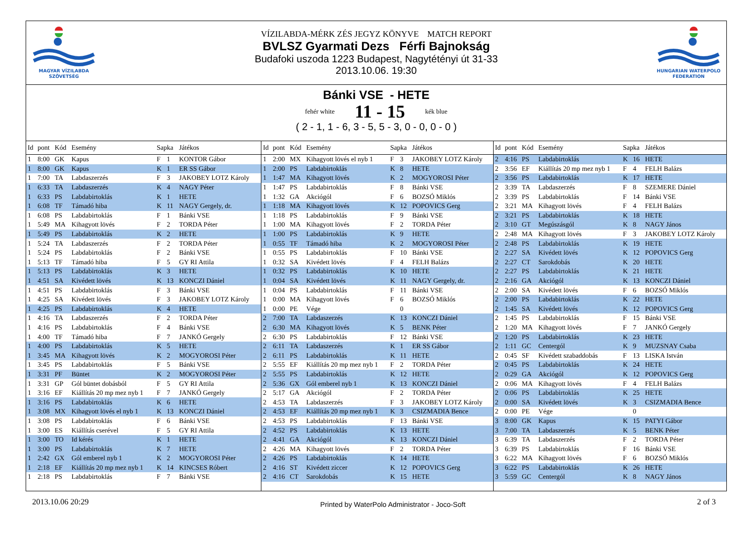MAGYAR VÍZILABDA
SZÖVETSÉG
VÍZILABDA-MÉRK ZÉS JEGYZ KÖNYVE MATCH REPORT
BVLSZ Gyarmati Dezs Férfi Bajnokság
Budafoki uszoda 1223 Budapest, Nagytétényi út 31-33
2013.10.06. 19:30
HUNGARIAN WATERPOLO
FEDERATION
Bánki VSE - HETE
fehér white 11 - 15 kék blue
( 2 - 1, 1 - 6, 3 - 5, 5 - 3, 0 - 0, 0 - 0 )
| Id | pont | Kód | Esemény | Sapka | | Játékos |
| --- | --- | --- | --- | --- | --- | --- |
| 1 | 8:00 | GK | Kapus | F | 1 | KONTOR Gábor |
| 1 | 8:00 | GK | Kapus | K | 1 | ER SS Gábor |
| 1 | 7:00 | TA | Labdaszerzés | F | 3 | JAKOBEY LOTZ Károly |
| 1 | 6:33 | TA | Labdaszerzés | K | 4 | NAGY Péter |
| 1 | 6:33 | PS | Labdabirtoklás | K | 1 | HETE |
| 1 | 6:08 | TF | Támadó hiba | K | 11 | NAGY Gergely, dr. |
| 1 | 6:08 | PS | Labdabirtoklás | F | 1 | Bánki VSE |
| 1 | 5:49 | MA | Kihagyott lövés | F | 2 | TORDA Péter |
| 1 | 5:49 | PS | Labdabirtoklás | K | 2 | HETE |
| 1 | 5:24 | TA | Labdaszerzés | F | 2 | TORDA Péter |
| 1 | 5:24 | PS | Labdabirtoklás | F | 2 | Bánki VSE |
| 1 | 5:13 | TF | Támadó hiba | F | 5 | GY RI Attila |
| 1 | 5:13 | PS | Labdabirtoklás | K | 3 | HETE |
| 1 | 4:51 | SA | Kivédett lövés | K | 13 | KONCZI Dániel |
| 1 | 4:51 | PS | Labdabirtoklás | F | 3 | Bánki VSE |
| 1 | 4:25 | SA | Kivédett lövés | F | 3 | JAKOBEY LOTZ Károly |
| 1 | 4:25 | PS | Labdabirtoklás | K | 4 | HETE |
| 1 | 4:16 | TA | Labdaszerzés | F | 2 | TORDA Péter |
| 1 | 4:16 | PS | Labdabirtoklás | F | 4 | Bánki VSE |
| 1 | 4:00 | TF | Támadó hiba | F | 7 | JANKÓ Gergely |
| 1 | 4:00 | PS | Labdabirtoklás | K | 5 | HETE |
| 1 | 3:45 | MA | Kihagyott lövés | K | 2 | MOGYOROSI Péter |
| 1 | 3:45 | PS | Labdabirtoklás | F | 5 | Bánki VSE |
| 1 | 3:31 | PF | Büntet | K | 2 | MOGYOROSI Péter |
| 1 | 3:31 | GP | Gól büntet dobásból | F | 5 | GY RI Attila |
| 1 | 3:16 | EF | Kiállítás 20 mp mez nyb 1 | F | 7 | JANKÓ Gergely |
| 1 | 3:16 | PS | Labdabirtoklás | K | 6 | HETE |
| 1 | 3:08 | MX | Kihagyott lövés el nyb 1 | K | 13 | KONCZI Dániel |
| 1 | 3:08 | PS | Labdabirtoklás | F | 6 | Bánki VSE |
| 1 | 3:00 | ES | Kiállítás cserével | F | 5 | GY RI Attila |
| 1 | 3:00 | TO | Id kérés | K | 1 | HETE |
| 1 | 3:00 | PS | Labdabirtoklás | K | 7 | HETE |
| 1 | 2:42 | GX | Gól emberel nyb 1 | K | 2 | MOGYOROSI Péter |
| 1 | 2:18 | EF | Kiállítás 20 mp mez nyb 1 | K | 14 | KINCSES Róbert |
| 1 | 2:18 | PS | Labdabirtoklás | F | 7 | Bánki VSE |
| Id | pont | Kód | Esemény | Sapka | | Játékos |
| --- | --- | --- | --- | --- | --- | --- |
| 1 | 2:00 | MX | Kihagyott lövés el nyb 1 | F | 3 | JAKOBEY LOTZ Károly |
| 1 | 2:00 | PS | Labdabirtoklás | K | 8 | HETE |
| 1 | 1:47 | MA | Kihagyott lövés | K | 2 | MOGYOROSI Péter |
| 1 | 1:47 | PS | Labdabirtoklás | F | 8 | Bánki VSE |
| 1 | 1:32 | GA | Akciógól | F | 6 | BOZSÓ Miklós |
| 1 | 1:18 | MA | Kihagyott lövés | K | 12 | POPOVICS Gerg |
| 1 | 1:18 | PS | Labdabirtoklás | F | 9 | Bánki VSE |
| 1 | 1:00 | MA | Kihagyott lövés | F | 2 | TORDA Péter |
| 1 | 1:00 | PS | Labdabirtoklás | K | 9 | HETE |
| 1 | 0:55 | TF | Támadó hiba | K | 2 | MOGYOROSI Péter |
| 1 | 0:55 | PS | Labdabirtoklás | F | 10 | Bánki VSE |
| 1 | 0:32 | SA | Kivédett lövés | F | 4 | FELH Balázs |
| 1 | 0:32 | PS | Labdabirtoklás | K | 10 | HETE |
| 1 | 0:04 | SA | Kivédett lövés | K | 11 | NAGY Gergely, dr. |
| 1 | 0:04 | PS | Labdabirtoklás | F | 11 | Bánki VSE |
| 1 | 0:00 | MA | Kihagyott lövés | F | 6 | BOZSÓ Miklós |
| 1 | 0:00 | PE | Vége | | 0 | |
| 2 | 7:00 | TA | Labdaszerzés | K | 13 | KONCZI Dániel |
| 2 | 6:30 | MA | Kihagyott lövés | K | 5 | BENK Péter |
| 2 | 6:30 | PS | Labdabirtoklás | F | 12 | Bánki VSE |
| 2 | 6:11 | TA | Labdaszerzés | K | 1 | ER SS Gábor |
| 2 | 6:11 | PS | Labdabirtoklás | K | 11 | HETE |
| 2 | 5:55 | EF | Kiállítás 20 mp mez nyb 1 | F | 2 | TORDA Péter |
| 2 | 5:55 | PS | Labdabirtoklás | K | 12 | HETE |
| 2 | 5:36 | GX | Gól emberel nyb 1 | K | 13 | KONCZI Dániel |
| 2 | 5:17 | GA | Akciógól | F | 2 | TORDA Péter |
| 2 | 4:53 | TA | Labdaszerzés | F | 3 | JAKOBEY LOTZ Károly |
| 2 | 4:53 | EF | Kiállítás 20 mp mez nyb 1 | K | 3 | CSIZMADIA Bence |
| 2 | 4:53 | PS | Labdabirtoklás | F | 13 | Bánki VSE |
| 2 | 4:52 | PS | Labdabirtoklás | K | 13 | HETE |
| 2 | 4:41 | GA | Akciógól | K | 13 | KONCZI Dániel |
| 2 | 4:26 | MA | Kihagyott lövés | F | 2 | TORDA Péter |
| 2 | 4:26 | PS | Labdabirtoklás | K | 14 | HETE |
| 2 | 4:16 | ST | Kivédett ziccer | K | 12 | POPOVICS Gerg |
| 2 | 4:16 | CT | Sarokdobás | K | 15 | HETE |
| Id | pont | Kód | Esemény | Sapka | | Játékos |
| --- | --- | --- | --- | --- | --- | --- |
| 2 | 4:16 | PS | Labdabirtoklás | K | 16 | HETE |
| 2 | 3:56 | EF | Kiállítás 20 mp mez nyb 1 | F | 4 | FELH Balázs |
| 2 | 3:56 | PS | Labdabirtoklás | K | 17 | HETE |
| 2 | 3:39 | TA | Labdaszerzés | F | 8 | SZEMERE Dániel |
| 2 | 3:39 | PS | Labdabirtoklás | F | 14 | Bánki VSE |
| 2 | 3:21 | MA | Kihagyott lövés | F | 4 | FELH Balázs |
| 2 | 3:21 | PS | Labdabirtoklás | K | 18 | HETE |
| 2 | 3:10 | GT | Megúszásgól | K | 8 | NAGY János |
| 2 | 2:48 | MA | Kihagyott lövés | F | 3 | JAKOBEY LOTZ Károly |
| 2 | 2:48 | PS | Labdabirtoklás | K | 19 | HETE |
| 2 | 2:27 | SA | Kivédett lövés | K | 12 | POPOVICS Gerg |
| 2 | 2:27 | CT | Sarokdobás | K | 20 | HETE |
| 2 | 2:27 | PS | Labdabirtoklás | K | 21 | HETE |
| 2 | 2:16 | GA | Akciógól | K | 13 | KONCZI Dániel |
| 2 | 2:00 | SA | Kivédett lövés | F | 6 | BOZSÓ Miklós |
| 2 | 2:00 | PS | Labdabirtoklás | K | 22 | HETE |
| 2 | 1:45 | SA | Kivédett lövés | K | 12 | POPOVICS Gerg |
| 2 | 1:45 | PS | Labdabirtoklás | F | 15 | Bánki VSE |
| 2 | 1:20 | MA | Kihagyott lövés | F | 7 | JANKÓ Gergely |
| 2 | 1:20 | PS | Labdabirtoklás | K | 23 | HETE |
| 2 | 1:11 | GC | Centergól | K | 9 | MUZSNAY Csaba |
| 2 | 0:45 | SF | Kivédett szabaddobás | F | 13 | LISKA István |
| 2 | 0:45 | PS | Labdabirtoklás | K | 24 | HETE |
| 2 | 0:29 | GA | Akciógól | K | 12 | POPOVICS Gerg |
| 2 | 0:06 | MA | Kihagyott lövés | F | 4 | FELH Balázs |
| 2 | 0:06 | PS | Labdabirtoklás | K | 25 | HETE |
| 2 | 0:00 | SA | Kivédett lövés | K | 3 | CSIZMADIA Bence |
| 2 | 0:00 | PE | Vége | | 0 | |
| 3 | 8:00 | GK | Kapus | K | 15 | PATYI Gábor |
| 3 | 7:00 | TA | Labdaszerzés | K | 5 | BENK Péter |
| 3 | 6:39 | TA | Labdaszerzés | F | 2 | TORDA Péter |
| 3 | 6:39 | PS | Labdabirtoklás | F | 16 | Bánki VSE |
| 3 | 6:22 | MA | Kihagyott lövés | F | 6 | BOZSÓ Miklós |
| 3 | 6:22 | PS | Labdabirtoklás | K | 26 | HETE |
| 3 | 5:59 | GC | Centergól | K | 8 | NAGY János |
2013.10.06 20:29 Printed by WaterPolo Administrator - Joco-Soft 2 of 3